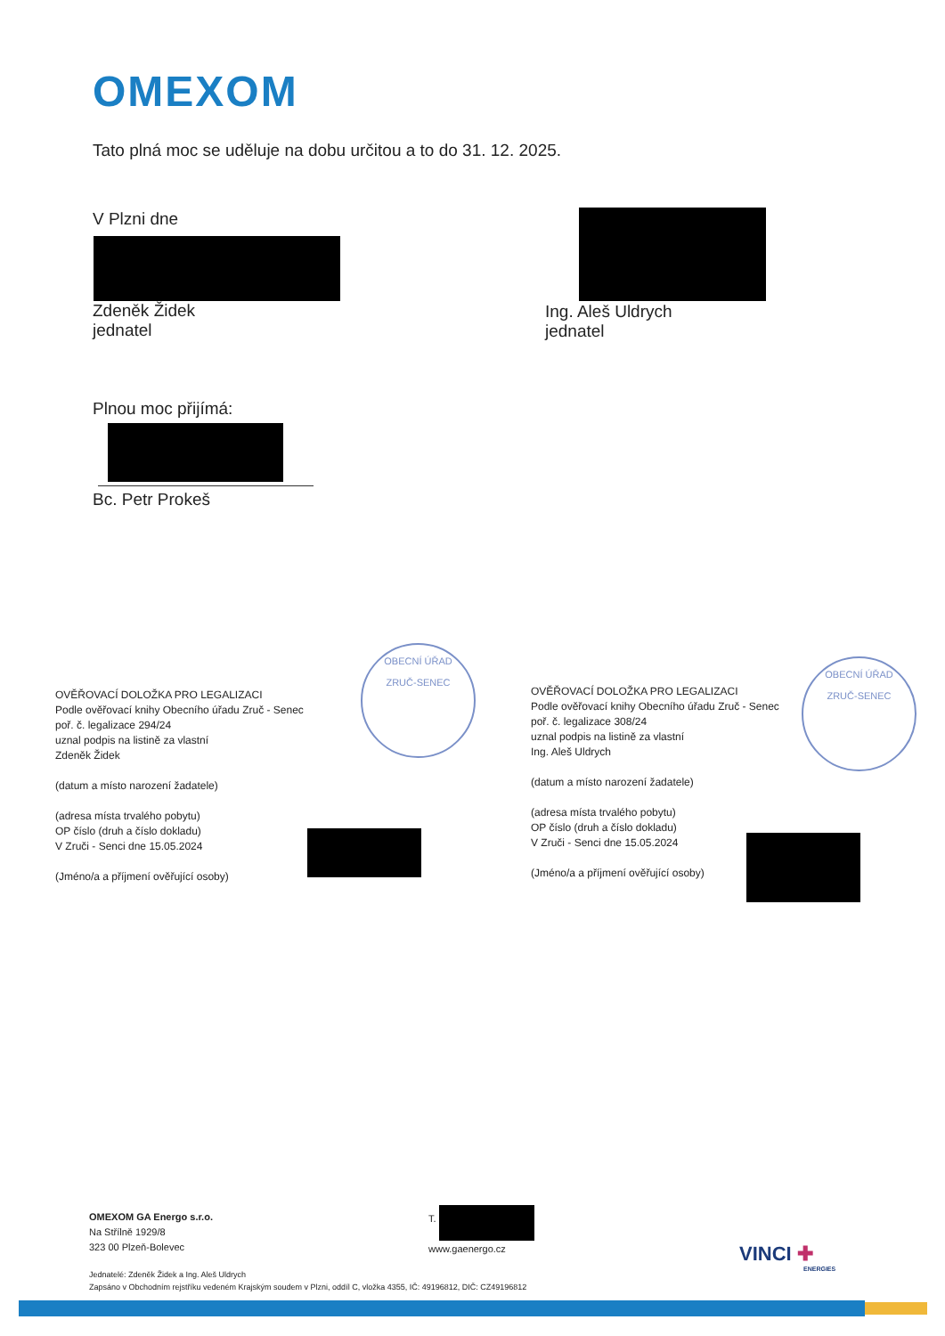OMEXOM
Tato plná moc se uděluje na dobu určitou a to do 31. 12. 2025.
V Plzni dne
Zdeněk Židek
jednatel
Ing. Aleš Uldrych
jednatel
Plnou moc přijímá:
Bc. Petr Prokeš
OVĚŘOVACÍ DOLOŽKA PRO LEGALIZACI
Podle ověřovací knihy Obecního úřadu Zruč - Senec
poř. č. legalizace 294/24
uznal podpis na listině za vlastní
Zdeněk Židek
(datum a místo narození žadatele)
(adresa místa trvalého pobytu)
OP číslo (druh a číslo dokladu)
V Zruči - Senci dne 15.05.2024
(Jméno/a a příjmení ověřující osoby)
OBECNÍ ÚŘAD
ZRUČ-SENEC
OVĚŘOVACÍ DOLOŽKA PRO LEGALIZACI
Podle ověřovací knihy Obecního úřadu Zruč - Senec
poř. č. legalizace 308/24
uznal podpis na listině za vlastní
Ing. Aleš Uldrych
(datum a místo narození žadatele)
(adresa místa trvalého pobytu)
OP číslo (druh a číslo dokladu)
V Zruči - Senci dne 15.05.2024
(Jméno/a a příjmení ověřující osoby)
OBECNÍ ÚŘAD
ZRUČ-SENEC
OMEXOM GA Energo s.r.o.
Na Střílně 1929/8
323 00 Plzeň-Bolevec
T.
www.gaenergo.cz
VINCI ✚
ENERGIES
Jednatelé: Zdeněk Židek a Ing. Aleš Uldrych
Zapsáno v Obchodním rejstříku vedeném Krajským soudem v Plzni, oddíl C, vložka 4355, IČ: 49196812, DIČ: CZ49196812